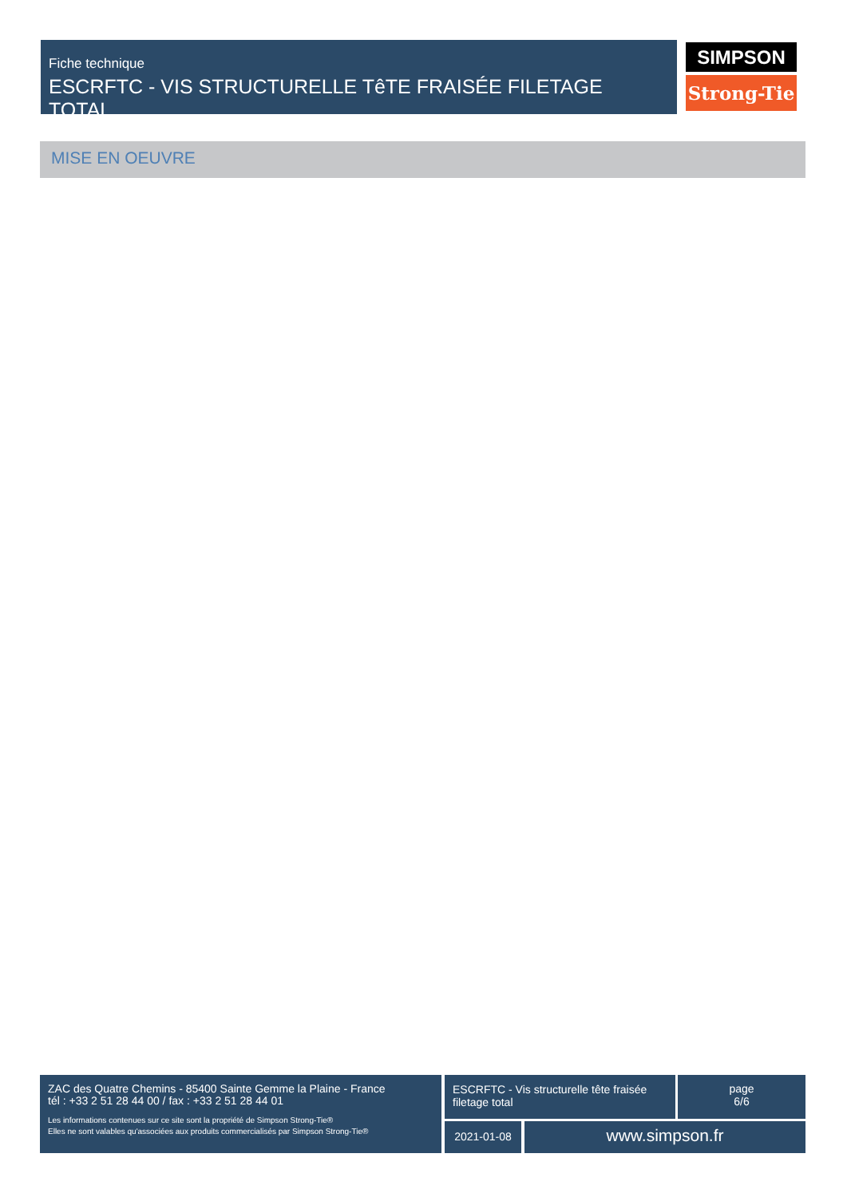Fiche technique
ESCRFTC - VIS STRUCTURELLE TêTE FRAISÉE FILETAGE TOTAL
SIMPSON
Strong-Tie
MISE EN OEUVRE
ZAC des Quatre Chemins - 85400 Sainte Gemme la Plaine - France
tél : +33 2 51 28 44 00 / fax : +33 2 51 28 44 01
Les informations contenues sur ce site sont la propriété de Simpson Strong-Tie®
Elles ne sont valables qu'associées aux produits commercialisés par Simpson Strong-Tie®
ESCRFTC - Vis structurelle tête fraisée filetage total
page
6/6
2021-01-08 www.simpson.fr